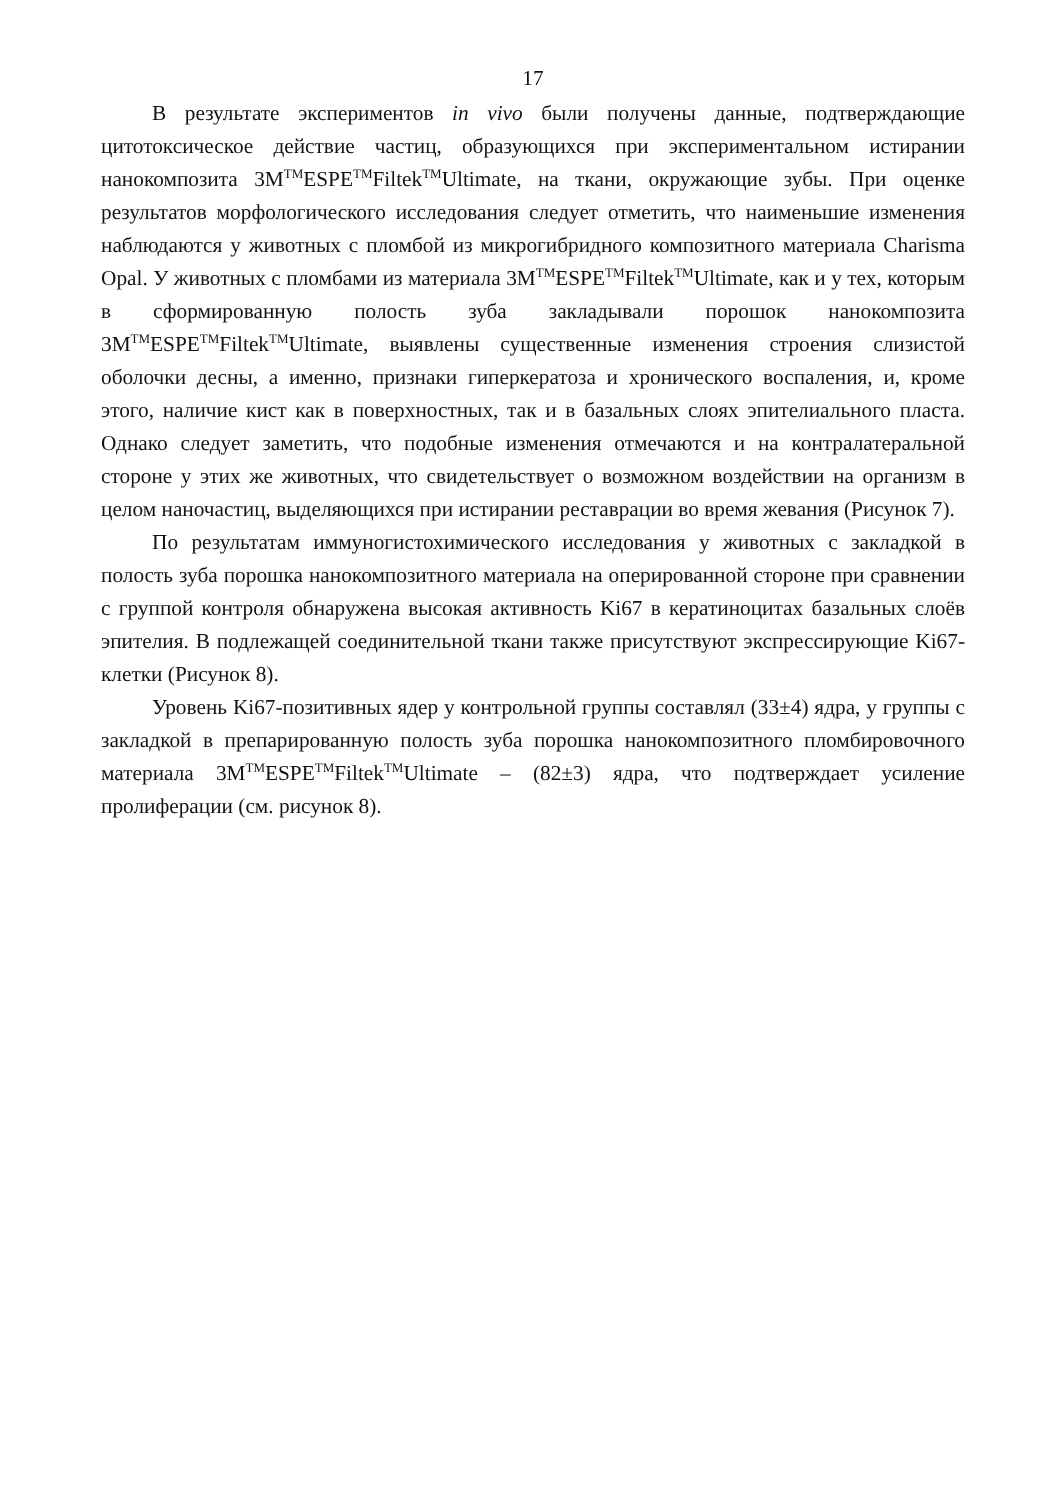17
В результате экспериментов in vivo были получены данные, подтверждающие цитотоксическое действие частиц, образующихся при экспериментальном истирании нанокомпозита 3M<sup>TM</sup>ESPE<sup>TM</sup>Filtek<sup>TM</sup>Ultimate, на ткани, окружающие зубы. При оценке результатов морфологического исследования следует отметить, что наименьшие изменения наблюдаются у животных с пломбой из микрогибридного композитного материала Charisma Opal. У животных с пломбами из материала 3M<sup>TM</sup>ESPE<sup>TM</sup>Filtek<sup>TM</sup>Ultimate, как и у тех, которым в сформированную полость зуба закладывали порошок нанокомпозита 3M<sup>TM</sup>ESPE<sup>TM</sup>Filtek<sup>TM</sup>Ultimate, выявлены существенные изменения строения слизистой оболочки десны, а именно, признаки гиперкератоза и хронического воспаления, и, кроме этого, наличие кист как в поверхностных, так и в базальных слоях эпителиального пласта. Однако следует заметить, что подобные изменения отмечаются и на контралатеральной стороне у этих же животных, что свидетельствует о возможном воздействии на организм в целом наночастиц, выделяющихся при истирании реставрации во время жевания (Рисунок 7).
По результатам иммуногистохимического исследования у животных с закладкой в полость зуба порошка нанокомпозитного материала на оперированной стороне при сравнении с группой контроля обнаружена высокая активность Ki67 в кератиноцитах базальных слоёв эпителия. В подлежащей соединительной ткани также присутствуют экспрессирующие Ki67-клетки (Рисунок 8).
Уровень Ki67-позитивных ядер у контрольной группы составлял (33±4) ядра, у группы с закладкой в препарированную полость зуба порошка нанокомпозитного пломбировочного материала 3M<sup>TM</sup>ESPE<sup>TM</sup>Filtek<sup>TM</sup>Ultimate – (82±3) ядра, что подтверждает усиление пролиферации (см. рисунок 8).